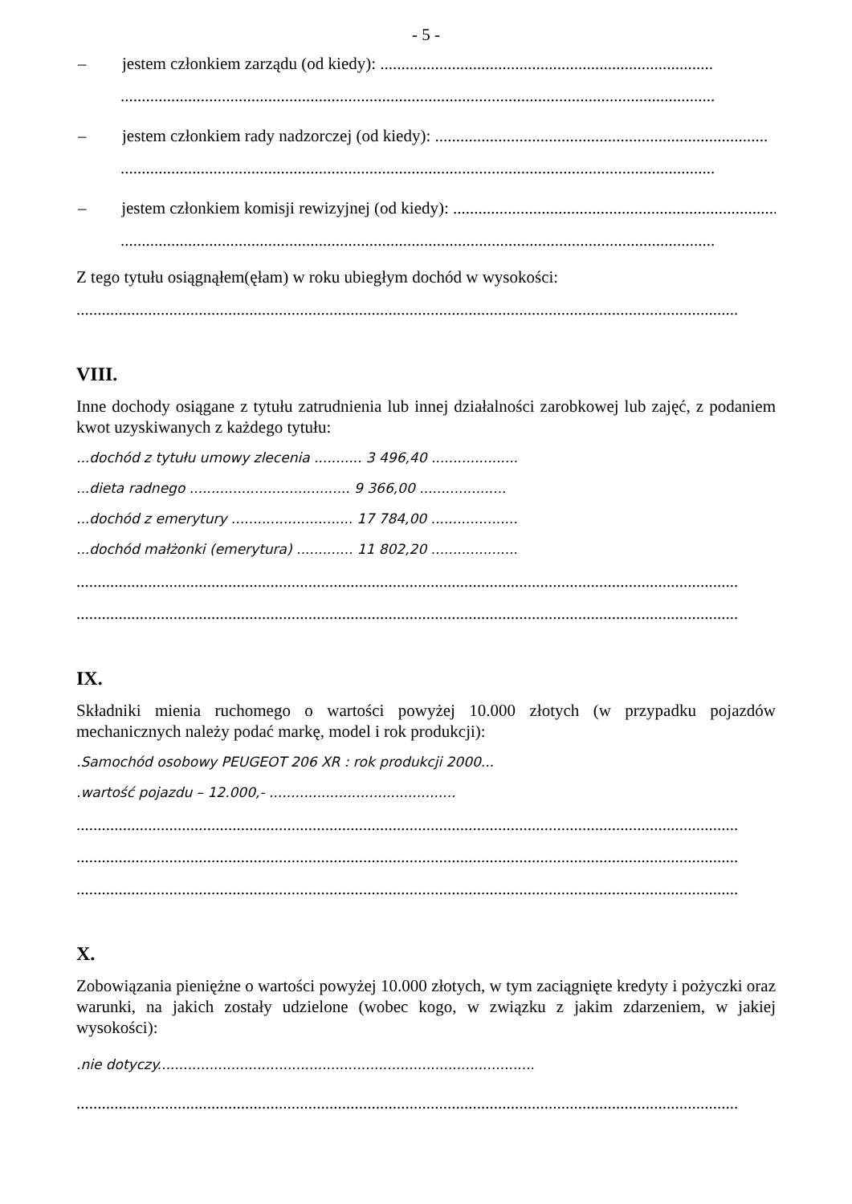- 5 -
– jestem członkiem zarządu (od kiedy): ...............................................................................
.............................................................................................................................................
– jestem członkiem rady nadzorczej (od kiedy): ...............................................................................
.............................................................................................................................................
– jestem członkiem komisji rewizyjnej (od kiedy): ...............................................................................
.............................................................................................................................................
Z tego tytułu osiągnąłem(ęłam) w roku ubiegłym dochód w wysokości:
.............................................................................................................................................................
VIII.
Inne dochody osiągane z tytułu zatrudnienia lub innej działalności zarobkowej lub zajęć, z podaniem kwot uzyskiwanych z każdego tytułu:
...dochód z tytułu umowy zlecenia ........... 3 496,40 ....................
...dieta radnego ..................................... 9 366,00 ....................
...dochód z emerytury ............................ 17 784,00 ....................
...dochód małżonki (emerytura) ............. 11 802,20 ....................
.............................................................................................................................................................
.............................................................................................................................................................
IX.
Składniki mienia ruchomego o wartości powyżej 10.000 złotych (w przypadku pojazdów mechanicznych należy podać markę, model i rok produkcji):
.Samochód osobowy PEUGEOT 206 XR : rok produkcji 2000...
.wartość pojazdu – 12.000,- ...........................................
.............................................................................................................................................................
.............................................................................................................................................................
.............................................................................................................................................................
X.
Zobowiązania pieniężne o wartości powyżej 10.000 złotych, w tym zaciągnięte kredyty i pożyczki oraz warunki, na jakich zostały udzielone (wobec kogo, w związku z jakim zdarzeniem, w jakiej wysokości):
.nie dotyczy.......................................................................................
.............................................................................................................................................................